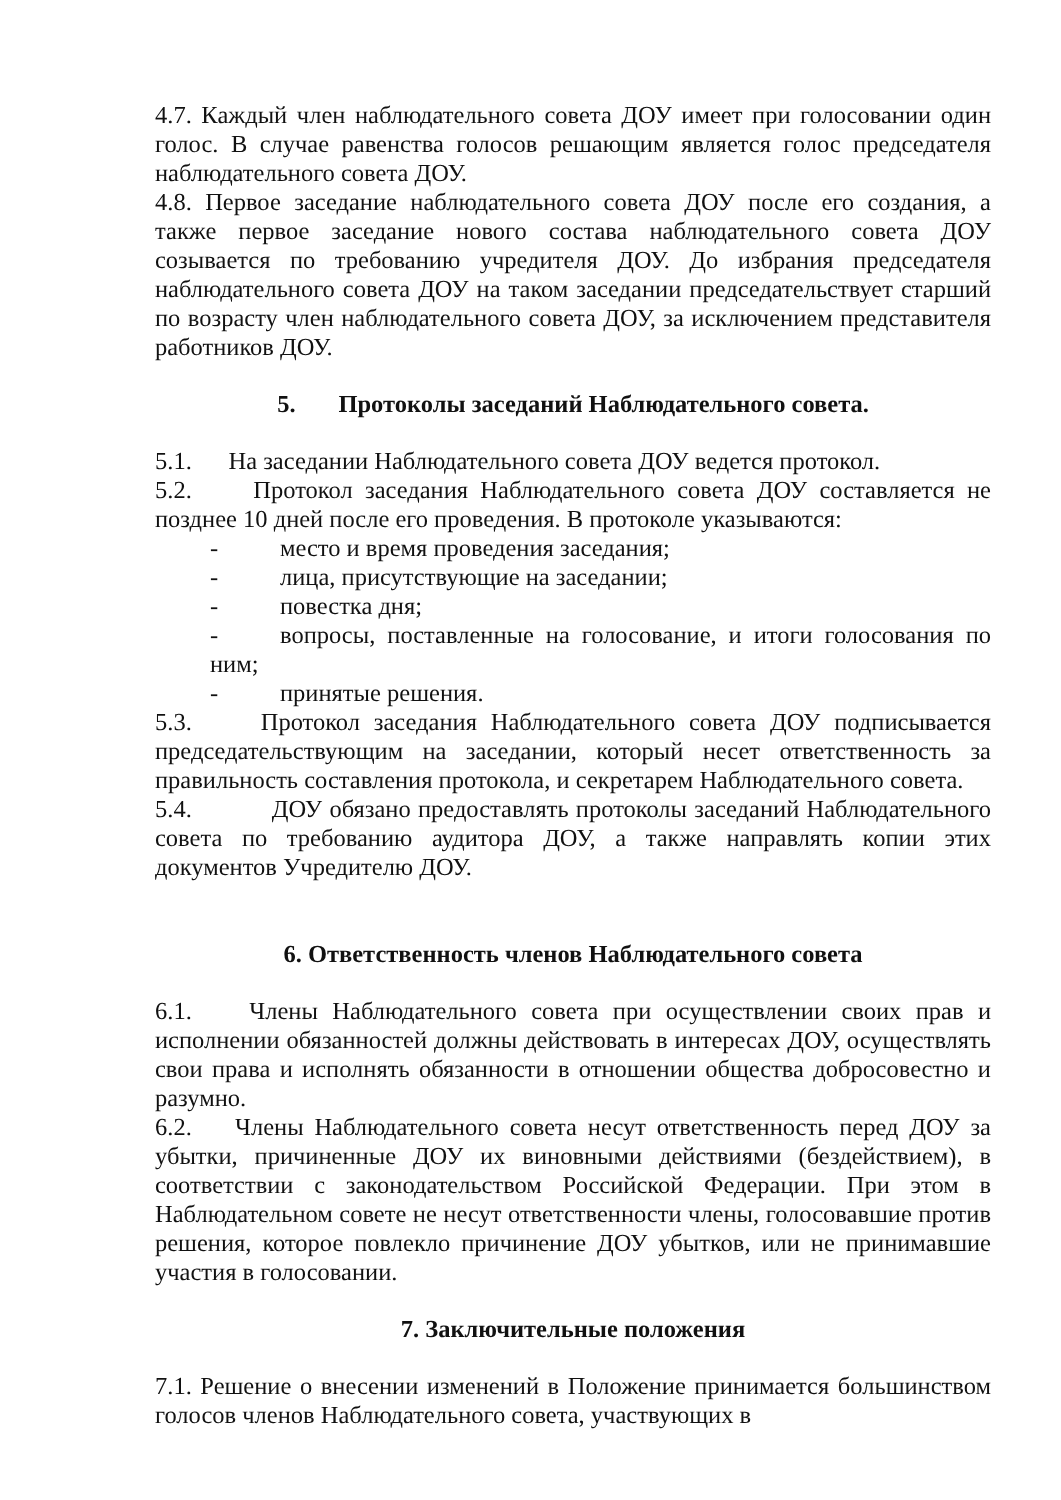4.7. Каждый член наблюдательного совета ДОУ имеет при голосовании один голос. В случае равенства голосов решающим является голос председателя наблюдательного совета ДОУ.
4.8. Первое заседание наблюдательного совета ДОУ после его создания, а также первое заседание нового состава наблюдательного совета ДОУ созывается по требованию учредителя ДОУ. До избрания председателя наблюдательного совета ДОУ на таком заседании председательствует старший по возрасту член наблюдательного совета ДОУ, за исключением представителя работников ДОУ.
5. Протоколы заседаний Наблюдательного совета.
5.1. На заседании Наблюдательного совета ДОУ ведется протокол.
5.2. Протокол заседания Наблюдательного совета ДОУ составляется не позднее 10 дней после его проведения. В протоколе указываются:
- место и время проведения заседания;
- лица, присутствующие на заседании;
- повестка дня;
- вопросы, поставленные на голосование, и итоги голосования по ним;
- принятые решения.
5.3. Протокол заседания Наблюдательного совета ДОУ подписывается председательствующим на заседании, который несет ответственность за правильность составления протокола, и секретарем Наблюдательного совета.
5.4. ДОУ обязано предоставлять протоколы заседаний Наблюдательного совета по требованию аудитора ДОУ, а также направлять копии этих документов Учредителю ДОУ.
6. Ответственность членов Наблюдательного совета
6.1. Члены Наблюдательного совета при осуществлении своих прав и исполнении обязанностей должны действовать в интересах ДОУ, осуществлять свои права и исполнять обязанности в отношении общества добросовестно и разумно.
6.2. Члены Наблюдательного совета несут ответственность перед ДОУ за убытки, причиненные ДОУ их виновными действиями (бездействием), в соответствии с законодательством Российской Федерации. При этом в Наблюдательном совете не несут ответственности члены, голосовавшие против решения, которое повлекло причинение ДОУ убытков, или не принимавшие участия в голосовании.
7. Заключительные положения
7.1. Решение о внесении изменений в Положение принимается большинством голосов членов Наблюдательного совета, участвующих в